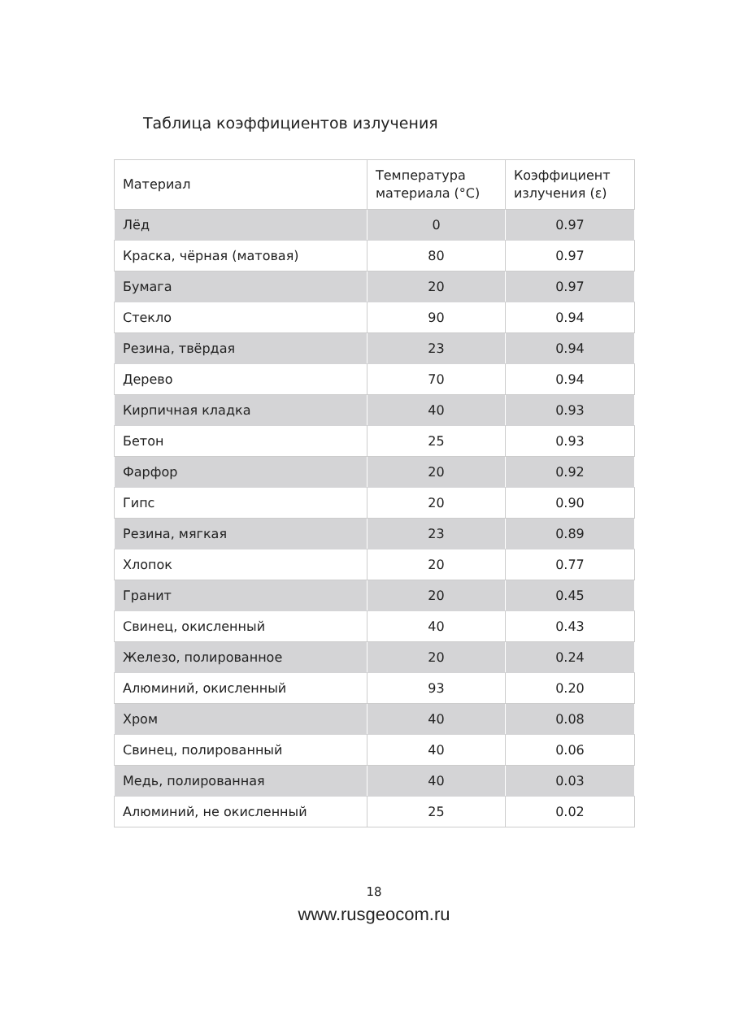Таблица коэффициентов излучения
| Материал | Температура материала (°C) | Коэффициент излучения (ε) |
| --- | --- | --- |
| Лёд | 0 | 0.97 |
| Краска, чёрная (матовая) | 80 | 0.97 |
| Бумага | 20 | 0.97 |
| Стекло | 90 | 0.94 |
| Резина, твёрдая | 23 | 0.94 |
| Дерево | 70 | 0.94 |
| Кирпичная кладка | 40 | 0.93 |
| Бетон | 25 | 0.93 |
| Фарфор | 20 | 0.92 |
| Гипс | 20 | 0.90 |
| Резина, мягкая | 23 | 0.89 |
| Хлопок | 20 | 0.77 |
| Гранит | 20 | 0.45 |
| Свинец, окисленный | 40 | 0.43 |
| Железо, полированное | 20 | 0.24 |
| Алюминий, окисленный | 93 | 0.20 |
| Хром | 40 | 0.08 |
| Свинец, полированный | 40 | 0.06 |
| Медь, полированная | 40 | 0.03 |
| Алюминий, не окисленный | 25 | 0.02 |
18
www.rusgeocom.ru